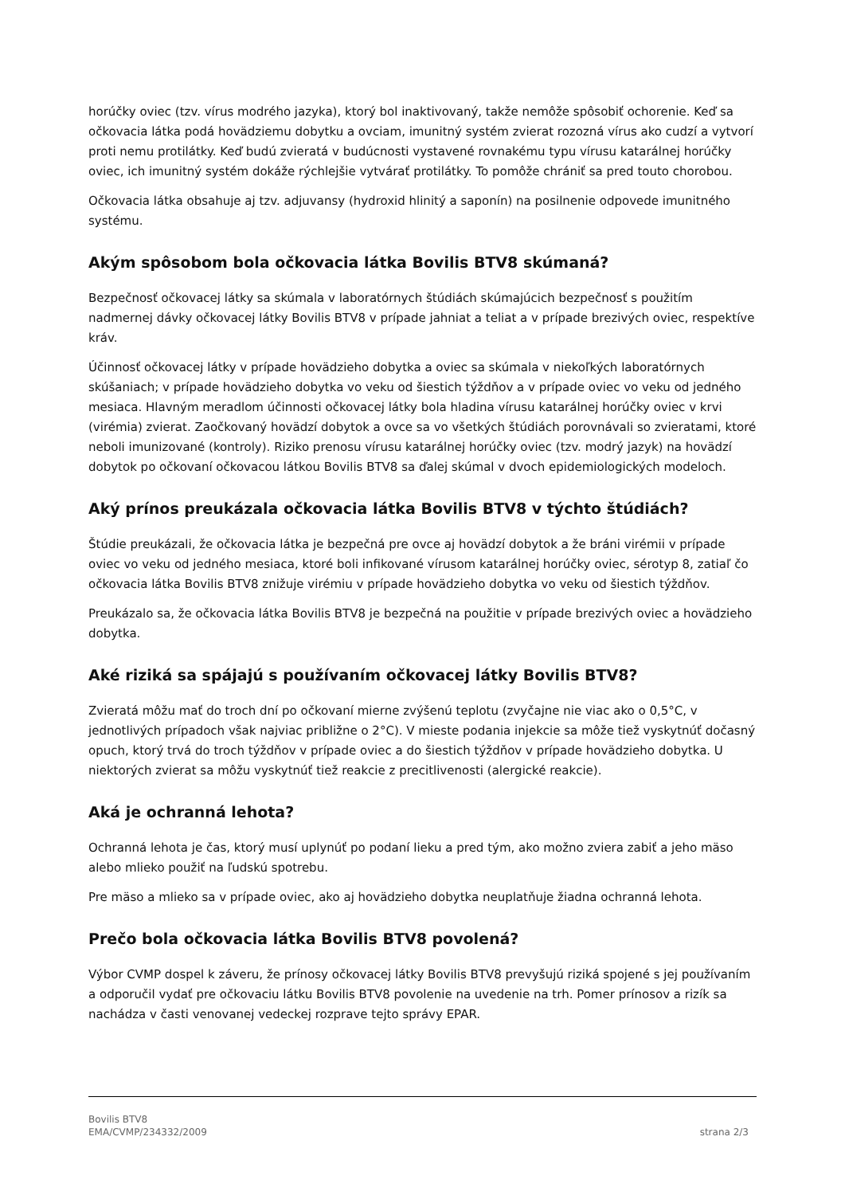horúčky oviec (tzv. vírus modrého jazyka), ktorý bol inaktivovaný, takže nemôže spôsobiť ochorenie. Keď sa očkovacia látka podá hovädziemu dobytku a ovciam, imunitný systém zvierat rozozná vírus ako cudzí a vytvorí proti nemu protilátky. Keď budú zvieratá v budúcnosti vystavené rovnakému typu vírusu katarálnej horúčky oviec, ich imunitný systém dokáže rýchlejšie vytvárať protilátky. To pomôže chrániť sa pred touto chorobou.
Očkovacia látka obsahuje aj tzv. adjuvansy (hydroxid hlinitý a saponín) na posilnenie odpovede imunitného systému.
Akým spôsobom bola očkovacia látka Bovilis BTV8 skúmaná?
Bezpečnosť očkovacej látky sa skúmala v laboratórnych štúdiách skúmajúcich bezpečnosť s použitím nadmernej dávky očkovacej látky Bovilis BTV8 v prípade jahniat a teliat a v prípade brezivých oviec, respektíve kráv.
Účinnosť očkovacej látky v prípade hovädzieho dobytka a oviec sa skúmala v niekoľkých laboratórnych skúšaniach; v prípade hovädzieho dobytka vo veku od šiestich týždňov a v prípade oviec vo veku od jedného mesiaca. Hlavným meradlom účinnosti očkovacej látky bola hladina vírusu katarálnej horúčky oviec v krvi (virémia) zvierat. Zaočkovaný hovädzí dobytok a ovce sa vo všetkých štúdiách porovnávali so zvieratami, ktoré neboli imunizované (kontroly). Riziko prenosu vírusu katarálnej horúčky oviec (tzv. modrý jazyk) na hovädzí dobytok po očkovaní očkovacou látkou Bovilis BTV8 sa ďalej skúmal v dvoch epidemiologických modeloch.
Aký prínos preukázala očkovacia látka Bovilis BTV8 v týchto štúdiách?
Štúdie preukázali, že očkovacia látka je bezpečná pre ovce aj hovädzí dobytok a že bráni virémii v prípade oviec vo veku od jedného mesiaca, ktoré boli infikované vírusom katarálnej horúčky oviec, sérotyp 8, zatiaľ čo očkovacia látka Bovilis BTV8 znižuje virémiu v prípade hovädzieho dobytka vo veku od šiestich týždňov.
Preukázalo sa, že očkovacia látka Bovilis BTV8 je bezpečná na použitie v prípade brezivých oviec a hovädzieho dobytka.
Aké riziká sa spájajú s používaním očkovacej látky Bovilis BTV8?
Zvieratá môžu mať do troch dní po očkovaní mierne zvýšenú teplotu (zvyčajne nie viac ako o 0,5°C, v jednotlivých prípadoch však najviac približne o 2°C). V mieste podania injekcie sa môže tiež vyskytnúť dočasný opuch, ktorý trvá do troch týždňov v prípade oviec a do šiestich týždňov v prípade hovädzieho dobytka. U niektorých zvierat sa môžu vyskytnúť tiež reakcie z precitlivenosti (alergické reakcie).
Aká je ochranná lehota?
Ochranná lehota je čas, ktorý musí uplynúť po podaní lieku a pred tým, ako možno zviera zabiť a jeho mäso alebo mlieko použiť na ľudskú spotrebu.
Pre mäso a mlieko sa v prípade oviec, ako aj hovädzieho dobytka neuplatňuje žiadna ochranná lehota.
Prečo bola očkovacia látka Bovilis BTV8 povolená?
Výbor CVMP dospel k záveru, že prínosy očkovacej látky Bovilis BTV8 prevyšujú riziká spojené s jej používaním a odporučil vydať pre očkovaciu látku Bovilis BTV8 povolenie na uvedenie na trh. Pomer prínosov a rizík sa nachádza v časti venovanej vedeckej rozprave tejto správy EPAR.
Bovilis BTV8
EMA/CVMP/234332/2009 strana 2/3